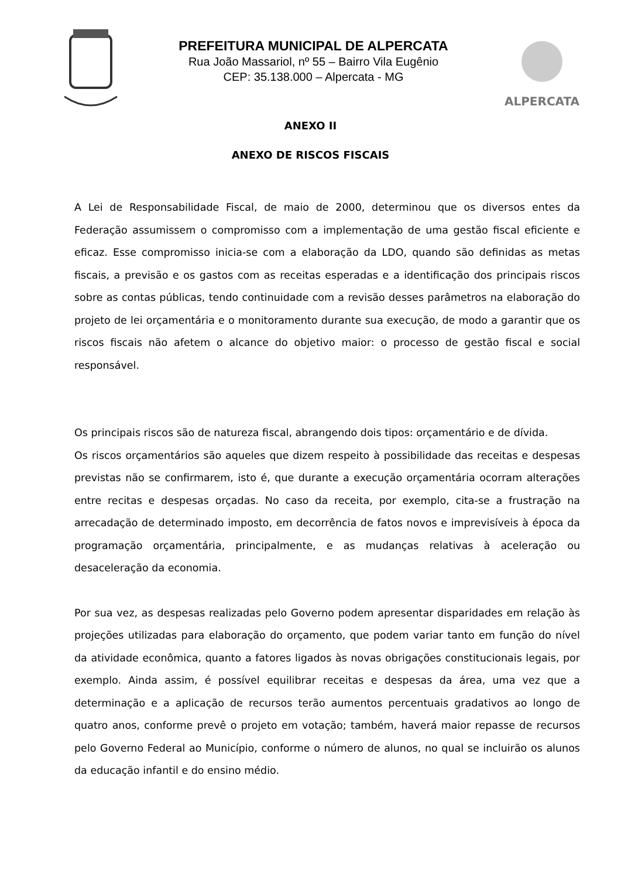PREFEITURA MUNICIPAL DE ALPERCATA
Rua João Massariol, nº 55 – Bairro Vila Eugênio
CEP: 35.138.000 – Alpercata - MG
ALPERCATA
ANEXO II
ANEXO DE RISCOS FISCAIS
A Lei de Responsabilidade Fiscal, de maio de 2000, determinou que os diversos entes da Federação assumissem o compromisso com a implementação de uma gestão fiscal eficiente e eficaz. Esse compromisso inicia-se com a elaboração da LDO, quando são definidas as metas fiscais, a previsão e os gastos com as receitas esperadas e a identificação dos principais riscos sobre as contas públicas, tendo continuidade com a revisão desses parâmetros na elaboração do projeto de lei orçamentária e o monitoramento durante sua execução, de modo a garantir que os riscos fiscais não afetem o alcance do objetivo maior: o processo de gestão fiscal e social responsável.
Os principais riscos são de natureza fiscal, abrangendo dois tipos: orçamentário e de dívida.
Os riscos orçamentários são aqueles que dizem respeito à possibilidade das receitas e despesas previstas não se confirmarem, isto é, que durante a execução orçamentária ocorram alterações entre recitas e despesas orçadas. No caso da receita, por exemplo, cita-se a frustração na arrecadação de determinado imposto, em decorrência de fatos novos e imprevisíveis à época da programação orçamentária, principalmente, e as mudanças relativas à aceleração ou desaceleração da economia.
Por sua vez, as despesas realizadas pelo Governo podem apresentar disparidades em relação às projeções utilizadas para elaboração do orçamento, que podem variar tanto em função do nível da atividade econômica, quanto a fatores ligados às novas obrigações constitucionais legais, por exemplo. Ainda assim, é possível equilibrar receitas e despesas da área, uma vez que a determinação e a aplicação de recursos terão aumentos percentuais gradativos ao longo de quatro anos, conforme prevê o projeto em votação; também, haverá maior repasse de recursos pelo Governo Federal ao Município, conforme o número de alunos, no qual se incluirão os alunos da educação infantil e do ensino médio.